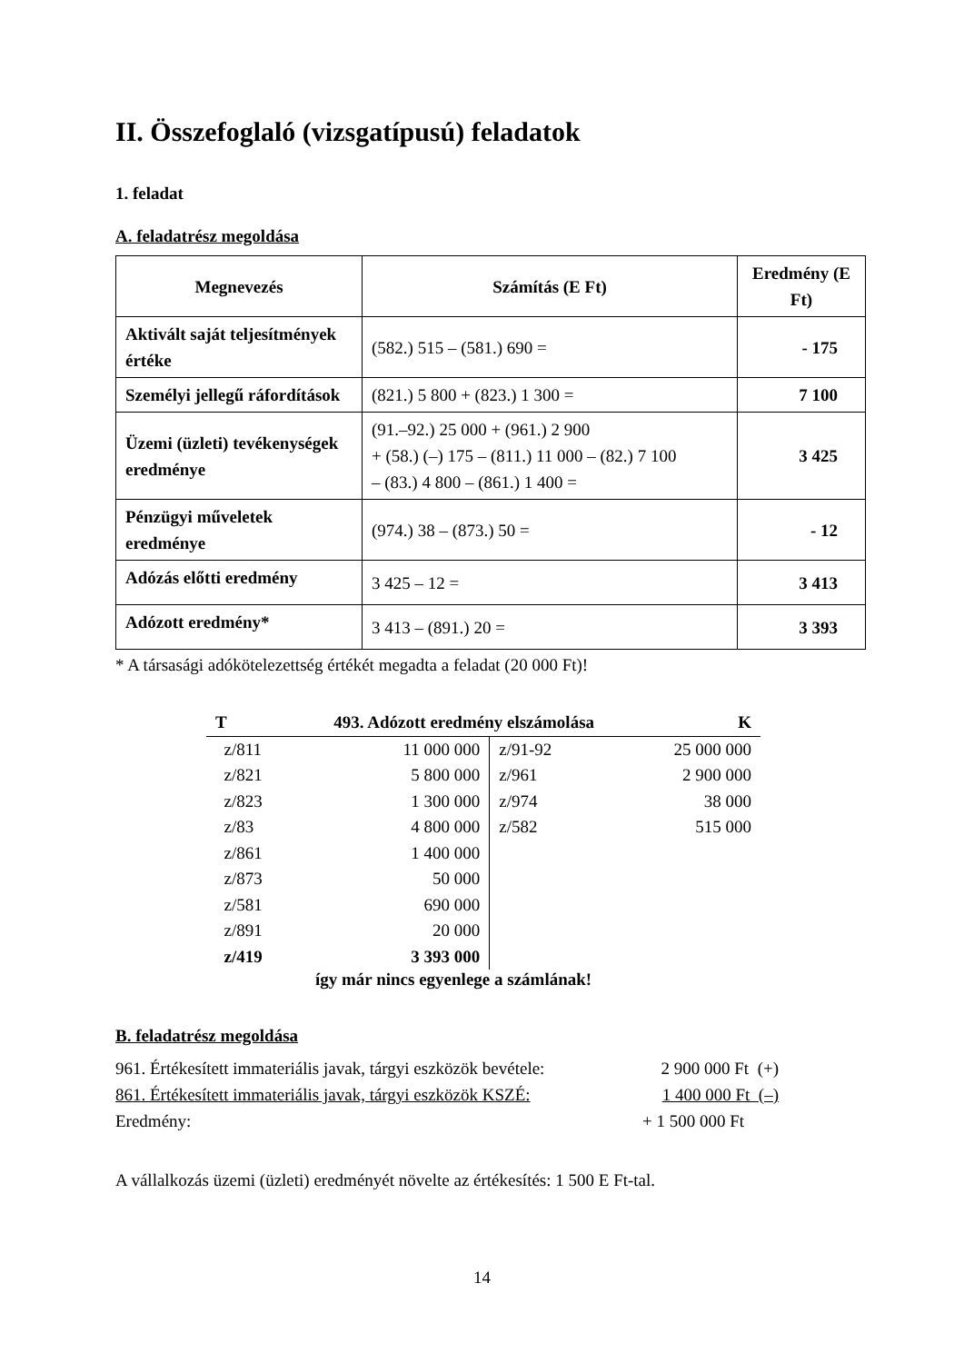II. Összefoglaló (vizsgatípusú) feladatok
1. feladat
A. feladatrész megoldása
| Megnevezés | Számítás (E Ft) | Eredmény (E Ft) |
| --- | --- | --- |
| Aktivált saját teljesítmények értéke | (582.) 515 – (581.) 690 = | - 175 |
| Személyi jellegű ráfordítások | (821.) 5 800 + (823.) 1 300 = | 7 100 |
| Üzemi (üzleti) tevékenységek eredménye | (91.–92.) 25 000 + (961.) 2 900 + (58.) (–) 175 – (811.) 11 000 – (82.) 7 100 – (83.) 4 800 – (861.) 1 400 = | 3 425 |
| Pénzügyi műveletek eredménye | (974.) 38 – (873.) 50 = | - 12 |
| Adózás előtti eredmény | 3 425 – 12 = | 3 413 |
| Adózott eredmény* | 3 413 – (891.) 20 = | 3 393 |
* A társasági adókötelezettség értékét megadta a feladat (20 000 Ft)!
| T | 493. Adózott eredmény elszámolása | | K |
| z/811 | 11 000 000 | z/91-92 | 25 000 000 |
| z/821 | 5 800 000 | z/961 | 2 900 000 |
| z/823 | 1 300 000 | z/974 | 38 000 |
| z/83 | 4 800 000 | z/582 | 515 000 |
| z/861 | 1 400 000 | | |
| z/873 | 50 000 | | |
| z/581 | 690 000 | | |
| z/891 | 20 000 | | |
| z/419 | 3 393 000 | | |
így már nincs egyenlege a számlának!
B. feladatrész megoldása
961. Értékesített immateriális javak, tárgyi eszközök bevétele: 2 900 000 Ft (+)
861. Értékesített immateriális javak, tárgyi eszközök KSZÉ: 1 400 000 Ft (–)
Eredmény: + 1 500 000 Ft
A vállalkozás üzemi (üzleti) eredményét növelte az értékesítés: 1 500 E Ft-tal.
14